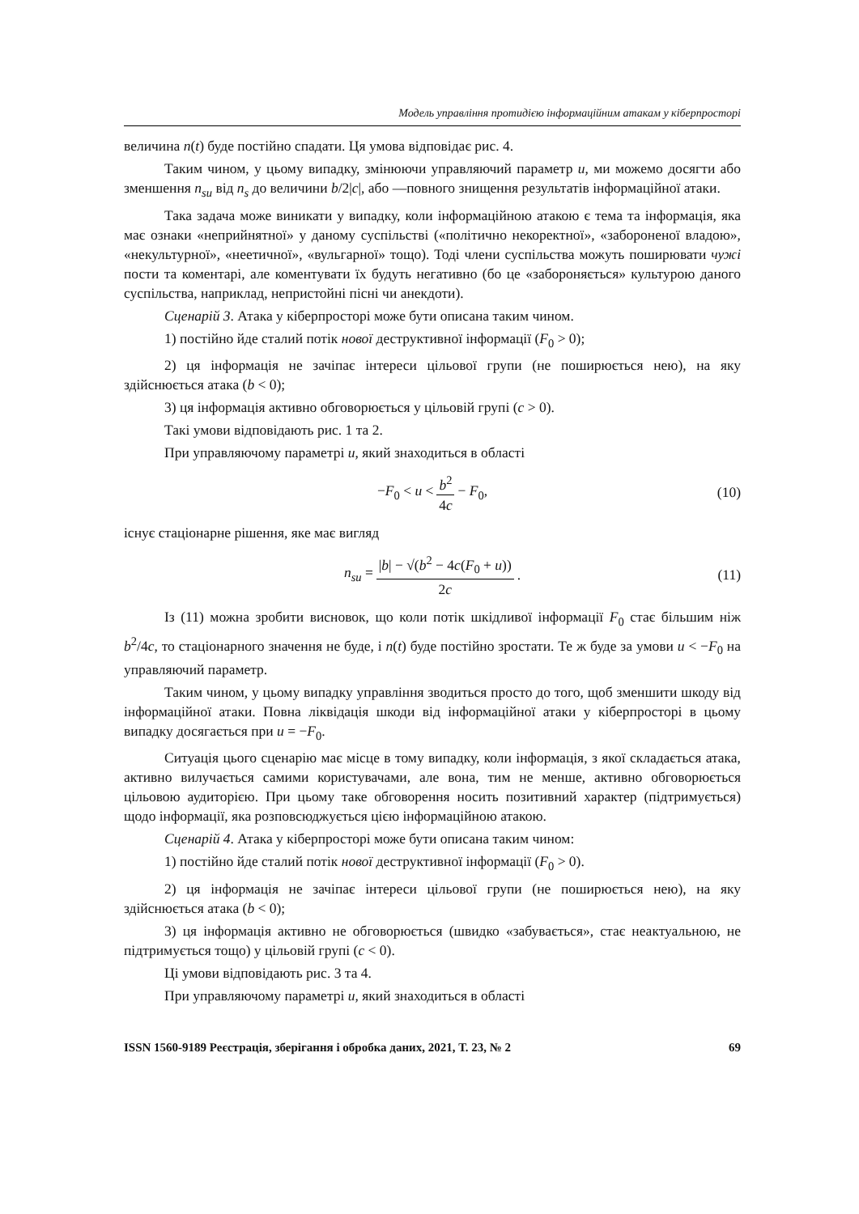Модель управління протидією інформаційним атакам у кіберпросторі
величина n(t) буде постійно спадати. Ця умова відповідає рис. 4.
Таким чином, у цьому випадку, змінюючи управляючий параметр u, ми можемо досягти або зменшення n<sub>su</sub> від n<sub>s</sub> до величини b/2|c|, або —повного знищення результатів інформаційної атаки.
Така задача може виникати у випадку, коли інформаційною атакою є тема та інформація, яка має ознаки «неприйнятної» у даному суспільстві («політично некоректної», «забороненої владою», «некультурної», «неетичної», «вульгарної» тощо). Тоді члени суспільства можуть поширювати чужі пости та коментарі, але коментувати їх будуть негативно (бо це «забороняється» культурою даного суспільства, наприклад, непристойні пісні чи анекдоти).
Сценарій 3. Атака у кіберпросторі може бути описана таким чином.
1) постійно йде сталий потік нової деструктивної інформації (F<sub>0</sub> > 0);
2) ця інформація не зачіпає інтереси цільової групи (не поширюється нею), на яку здійснюється атака (b < 0);
3) ця інформація активно обговорюється у цільовій групі (c > 0).
Такі умови відповідають рис. 1 та 2.
При управляючому параметрі u, який знаходиться в області
−F<sub>0</sub> < u < b<sup>2</sup> 4c − F<sub>0</sub>, (10)
існує стаціонарне рішення, яке має вигляд
n<sub>su</sub> = |b| − √(b<sup>2</sup> − 4c(F<sub>0</sub> + u)) 2c. (11)
Із (11) можна зробити висновок, що коли потік шкідливої інформації F<sub>0</sub> стає більшим ніж b<sup>2</sup>/4c, то стаціонарного значення не буде, і n(t) буде постійно зростати. Те ж буде за умови u < −F<sub>0</sub> на управляючий параметр.
Таким чином, у цьому випадку управління зводиться просто до того, щоб зменшити шкоду від інформаційної атаки. Повна ліквідація шкоди від інформаційної атаки у кіберпросторі в цьому випадку досягається при u = −F<sub>0</sub>.
Ситуація цього сценарію має місце в тому випадку, коли інформація, з якої складається атака, активно вилучається самими користувачами, але вона, тим не менше, активно обговорюється цільовою аудиторією. При цьому таке обговорення носить позитивний характер (підтримується) щодо інформації, яка розповсюджується цією інформаційною атакою.
Сценарій 4. Атака у кіберпросторі може бути описана таким чином:
1) постійно йде сталий потік нової деструктивної інформації (F<sub>0</sub> > 0).
2) ця інформація не зачіпає інтереси цільової групи (не поширюється нею), на яку здійснюється атака (b < 0);
3) ця інформація активно не обговорюється (швидко «забувається», стає неактуальною, не підтримується тощо) у цільовій групі (c < 0).
Ці умови відповідають рис. 3 та 4.
При управляючому параметрі u, який знаходиться в області
ISSN 1560-9189 Реєстрація, зберігання і обробка даних, 2021, Т. 23, № 2 69